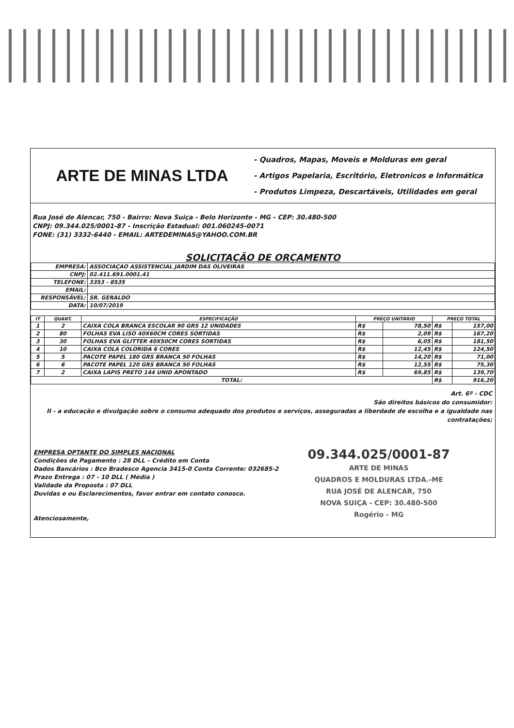ARTE DE MINAS LTDA
- Quadros, Mapas, Moveis e Molduras em geral
- Artigos Papelaria, Escritório, Eletronicos e Informática
- Produtos Limpeza, Descartáveis, Utilidades em geral
Rua José de Alencar, 750 - Bairro: Nova Suiça - Belo Horizonte - MG - CEP: 30.480-500
CNPJ: 09.344.025/0001-87 - Inscrição Estadual: 001.060245-0071
FONE: (31) 3332-6440 - EMAIL: ARTEDEMINAS@YAHOO.COM.BR
SOLICITAÇÃO DE ORÇAMENTO
| EMPRESA: | ASSOCIAÇAO ASSISTENCIAL JARDIM DAS OLIVEIRAS |
| CNPJ: | 02.411.691.0001.41 |
| TELEFONE: | 3353 - 8535 |
| EMAIL: | |
| RESPONSÁVEL: | SR. GERALDO |
| DATA: | 10/07/2019 |
| IT | QUANT. | ESPECIFICAÇÃO | PREÇO UNITÁRIO | | PREÇO TOTAL | |
| --- | --- | --- | --- | --- | --- | --- |
| 1 | 2 | CAIXA COLA BRANCA ESCOLAR 90 GRS 12 UNIDADES | R$ | 78,50 | R$ | 157,00 |
| 2 | 80 | FOLHAS EVA LISO 40X60CM CORES SORTIDAS | R$ | 2,09 | R$ | 167,20 |
| 3 | 30 | FOLHAS EVA GLITTER 40X50CM CORES SORTIDAS | R$ | 6,05 | R$ | 181,50 |
| 4 | 10 | CAIXA COLA COLORIDA 6 CORES | R$ | 12,45 | R$ | 124,50 |
| 5 | 5 | PACOTE PAPEL 180 GRS BRANCA 50 FOLHAS | R$ | 14,20 | R$ | 71,00 |
| 6 | 6 | PACOTE PAPEL 120 GRS BRANCA 50 FOLHAS | R$ | 12,55 | R$ | 75,30 |
| 7 | 2 | CAIXA LAPIS PRETO 144 UNID APONTADO | R$ | 69,85 | R$ | 139,70 |
| TOTAL: | | | | | R$ | 916,20 |
Art. 6º - CDC
São direitos básicos do consumidor:
II - a educação e divulgação sobre o consumo adequado dos produtos e serviços, asseguradas a liberdade de escolha e a igualdade nas contratações;
EMPRESA OPTANTE DO SIMPLES NACIONAL
Condições de Pagamento : 28 DLL – Crédito em Conta
Dados Bancários : Bco Bradesco Agencia 3415-0 Conta Corrente: 032685-2
Prazo Entrega : 07 - 10 DLL ( Média )
Validade da Proposta : 07 DLL
Duvidas e ou Esclarecimentos, favor entrar em contato conosco.
Atenciosamente,
09.344.025/0001-87
ARTE DE MINAS
QUADROS E MOLDURAS LTDA.-ME
RUA JOSÉ DE ALENCAR, 750
NOVA SUIÇA - CEP: 30.480-500
Rogério - MG